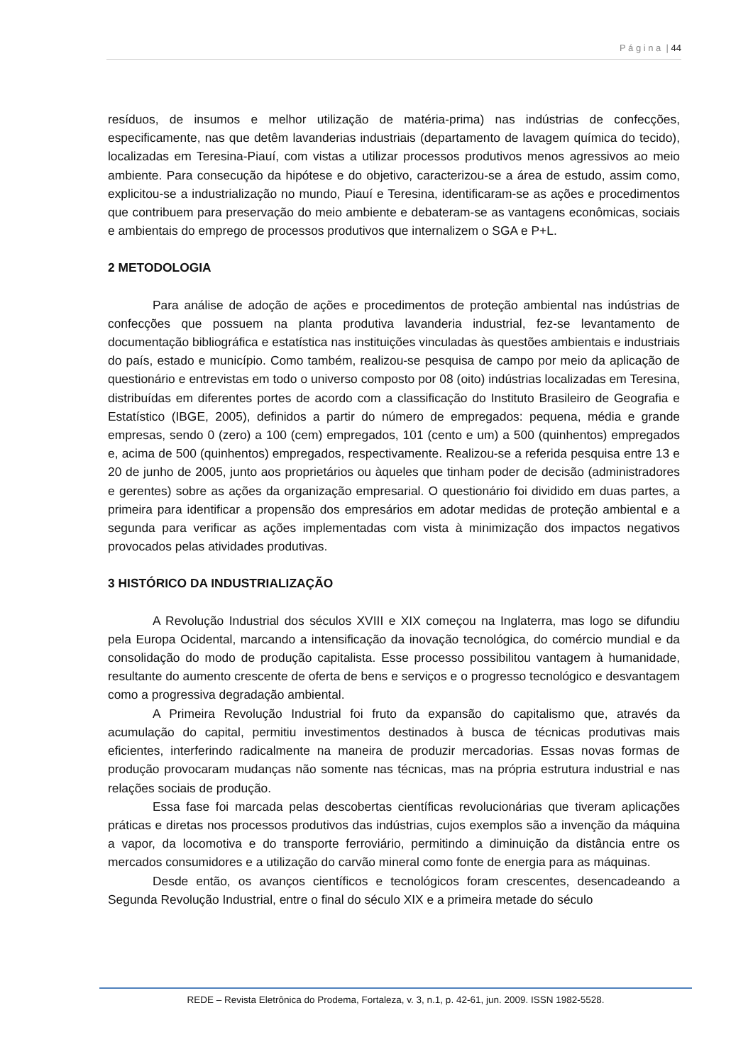P á g i n a | 44
resíduos, de insumos e melhor utilização de matéria-prima) nas indústrias de confecções, especificamente, nas que detêm lavanderias industriais (departamento de lavagem química do tecido), localizadas em Teresina-Piauí, com vistas a utilizar processos produtivos menos agressivos ao meio ambiente. Para consecução da hipótese e do objetivo, caracterizou-se a área de estudo, assim como, explicitou-se a industrialização no mundo, Piauí e Teresina, identificaram-se as ações e procedimentos que contribuem para preservação do meio ambiente e debateram-se as vantagens econômicas, sociais e ambientais do emprego de processos produtivos que internalizem o SGA e P+L.
2 METODOLOGIA
Para análise de adoção de ações e procedimentos de proteção ambiental nas indústrias de confecções que possuem na planta produtiva lavanderia industrial, fez-se levantamento de documentação bibliográfica e estatística nas instituições vinculadas às questões ambientais e industriais do país, estado e município. Como também, realizou-se pesquisa de campo por meio da aplicação de questionário e entrevistas em todo o universo composto por 08 (oito) indústrias localizadas em Teresina, distribuídas em diferentes portes de acordo com a classificação do Instituto Brasileiro de Geografia e Estatístico (IBGE, 2005), definidos a partir do número de empregados: pequena, média e grande empresas, sendo 0 (zero) a 100 (cem) empregados, 101 (cento e um) a 500 (quinhentos) empregados e, acima de 500 (quinhentos) empregados, respectivamente. Realizou-se a referida pesquisa entre 13 e 20 de junho de 2005, junto aos proprietários ou àqueles que tinham poder de decisão (administradores e gerentes) sobre as ações da organização empresarial. O questionário foi dividido em duas partes, a primeira para identificar a propensão dos empresários em adotar medidas de proteção ambiental e a segunda para verificar as ações implementadas com vista à minimização dos impactos negativos provocados pelas atividades produtivas.
3 HISTÓRICO DA INDUSTRIALIZAÇÃO
A Revolução Industrial dos séculos XVIII e XIX começou na Inglaterra, mas logo se difundiu pela Europa Ocidental, marcando a intensificação da inovação tecnológica, do comércio mundial e da consolidação do modo de produção capitalista. Esse processo possibilitou vantagem à humanidade, resultante do aumento crescente de oferta de bens e serviços e o progresso tecnológico e desvantagem como a progressiva degradação ambiental.
A Primeira Revolução Industrial foi fruto da expansão do capitalismo que, através da acumulação do capital, permitiu investimentos destinados à busca de técnicas produtivas mais eficientes, interferindo radicalmente na maneira de produzir mercadorias. Essas novas formas de produção provocaram mudanças não somente nas técnicas, mas na própria estrutura industrial e nas relações sociais de produção.
Essa fase foi marcada pelas descobertas científicas revolucionárias que tiveram aplicações práticas e diretas nos processos produtivos das indústrias, cujos exemplos são a invenção da máquina a vapor, da locomotiva e do transporte ferroviário, permitindo a diminuição da distância entre os mercados consumidores e a utilização do carvão mineral como fonte de energia para as máquinas.
Desde então, os avanços científicos e tecnológicos foram crescentes, desencadeando a Segunda Revolução Industrial, entre o final do século XIX e a primeira metade do século
REDE – Revista Eletrônica do Prodema, Fortaleza, v. 3, n.1, p. 42-61, jun. 2009. ISSN 1982-5528.